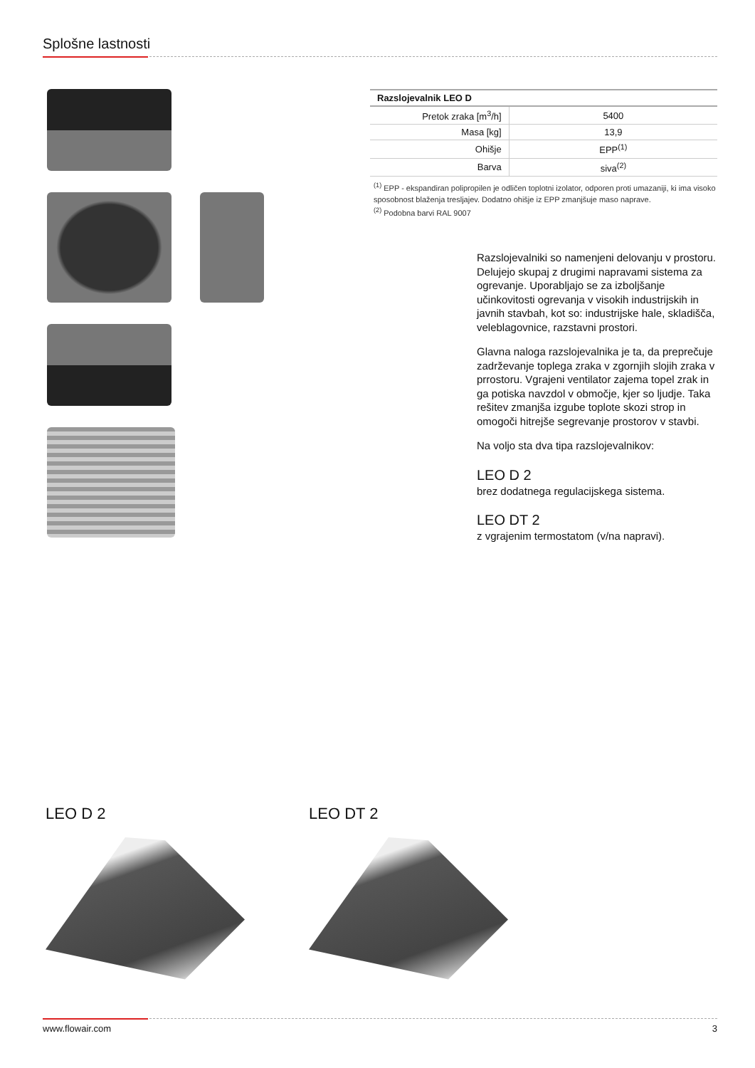Splošne lastnosti
| Razslojevalnik LEO D | |
| --- | --- |
| Pretok zraka [m<sup>3</sup>/h] | 5400 |
| Masa [kg] | 13,9 |
| Ohišje | EPP<sup>(1)</sup> |
| Barva | siva<sup>(2)</sup> |
<sup>(1)</sup> EPP - ekspandiran polipropilen je odličen toplotni izolator, odporen proti umazaniji, ki ima visoko sposobnost blaženja tresljajev. Dodatno ohišje iz EPP zmanjšuje maso naprave.
<sup>(2)</sup> Podobna barvi RAL 9007
Razslojevalniki so namenjeni delovanju v prostoru. Delujejo skupaj z drugimi napravami sistema za ogrevanje. Uporabljajo se za izboljšanje učinkovitosti ogrevanja v visokih industrijskih in javnih stavbah, kot so: industrijske hale, skladišča, veleblagovnice, razstavni prostori.
Glavna naloga razslojevalnika je ta, da preprečuje zadrževanje toplega zraka v zgornjih slojih zraka v prrostoru. Vgrajeni ventilator zajema topel zrak in ga potiska navzdol v območje, kjer so ljudje. Taka rešitev zmanjša izgube toplote skozi strop in omogoči hitrejše segrevanje prostorov v stavbi.
Na voljo sta dva tipa razslojevalnikov:
LEO D 2
brez dodatnega regulacijskega sistema.
LEO DT 2
z vgrajenim termostatom (v/na napravi).
LEO D 2 LEO DT 2
www.flowair.com 3